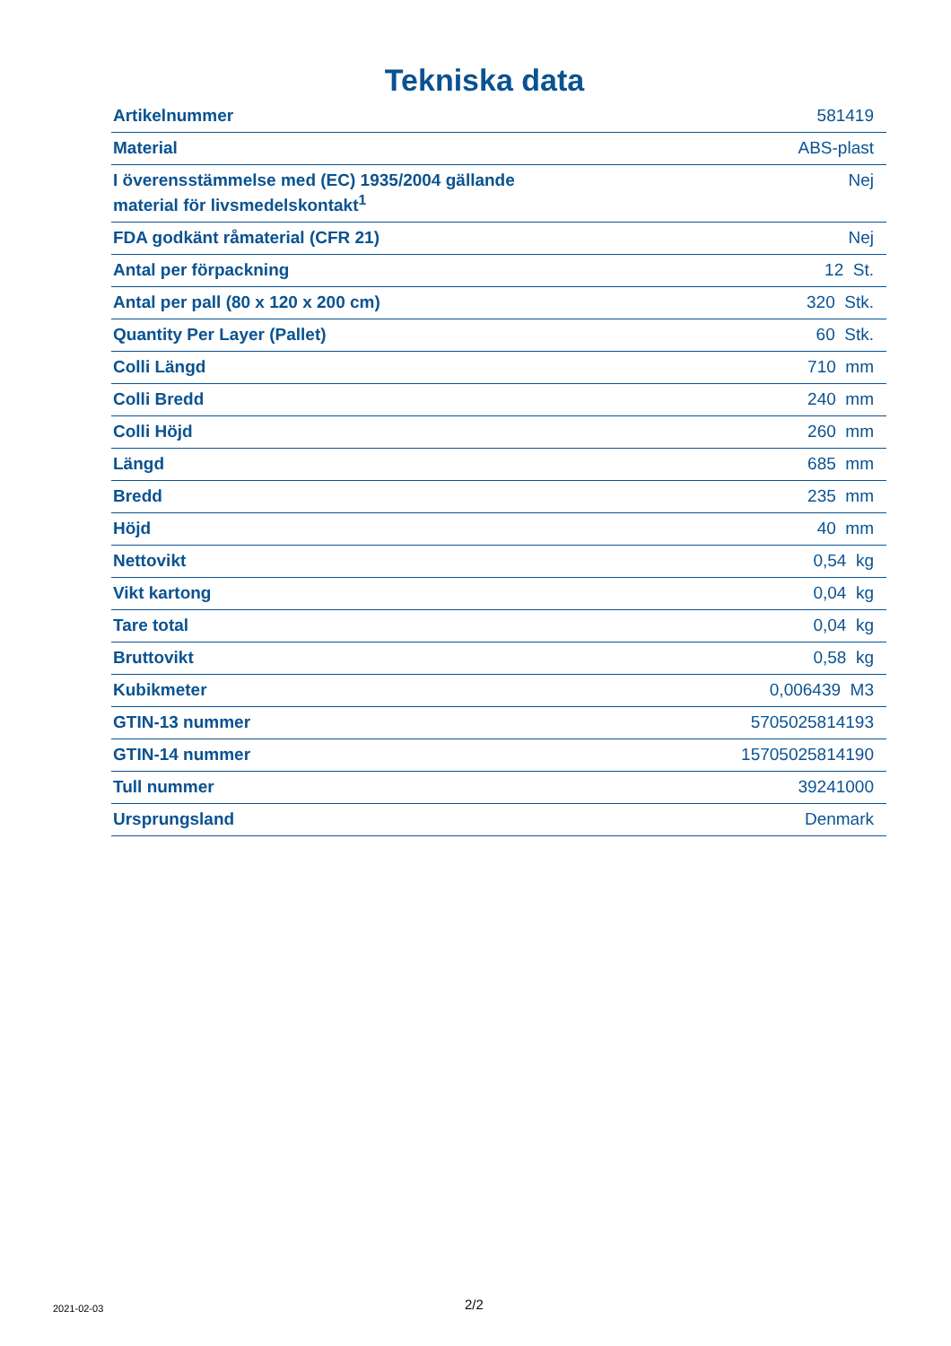Tekniska data
| Artikelnummer | 581419 |
| Material | ABS-plast |
| I överensstämmelse med (EC) 1935/2004 gällande material för livsmedelskontakt<sup>1</sup> | Nej |
| FDA godkänt råmaterial (CFR 21) | Nej |
| Antal per förpackning | 12 St. |
| Antal per pall (80 x 120 x 200 cm) | 320 Stk. |
| Quantity Per Layer (Pallet) | 60 Stk. |
| Colli Längd | 710 mm |
| Colli Bredd | 240 mm |
| Colli Höjd | 260 mm |
| Längd | 685 mm |
| Bredd | 235 mm |
| Höjd | 40 mm |
| Nettovikt | 0,54 kg |
| Vikt kartong | 0,04 kg |
| Tare total | 0,04 kg |
| Bruttovikt | 0,58 kg |
| Kubikmeter | 0,006439 M3 |
| GTIN-13 nummer | 5705025814193 |
| GTIN-14 nummer | 15705025814190 |
| Tull nummer | 39241000 |
| Ursprungsland | Denmark |
2021-02-03 2/2